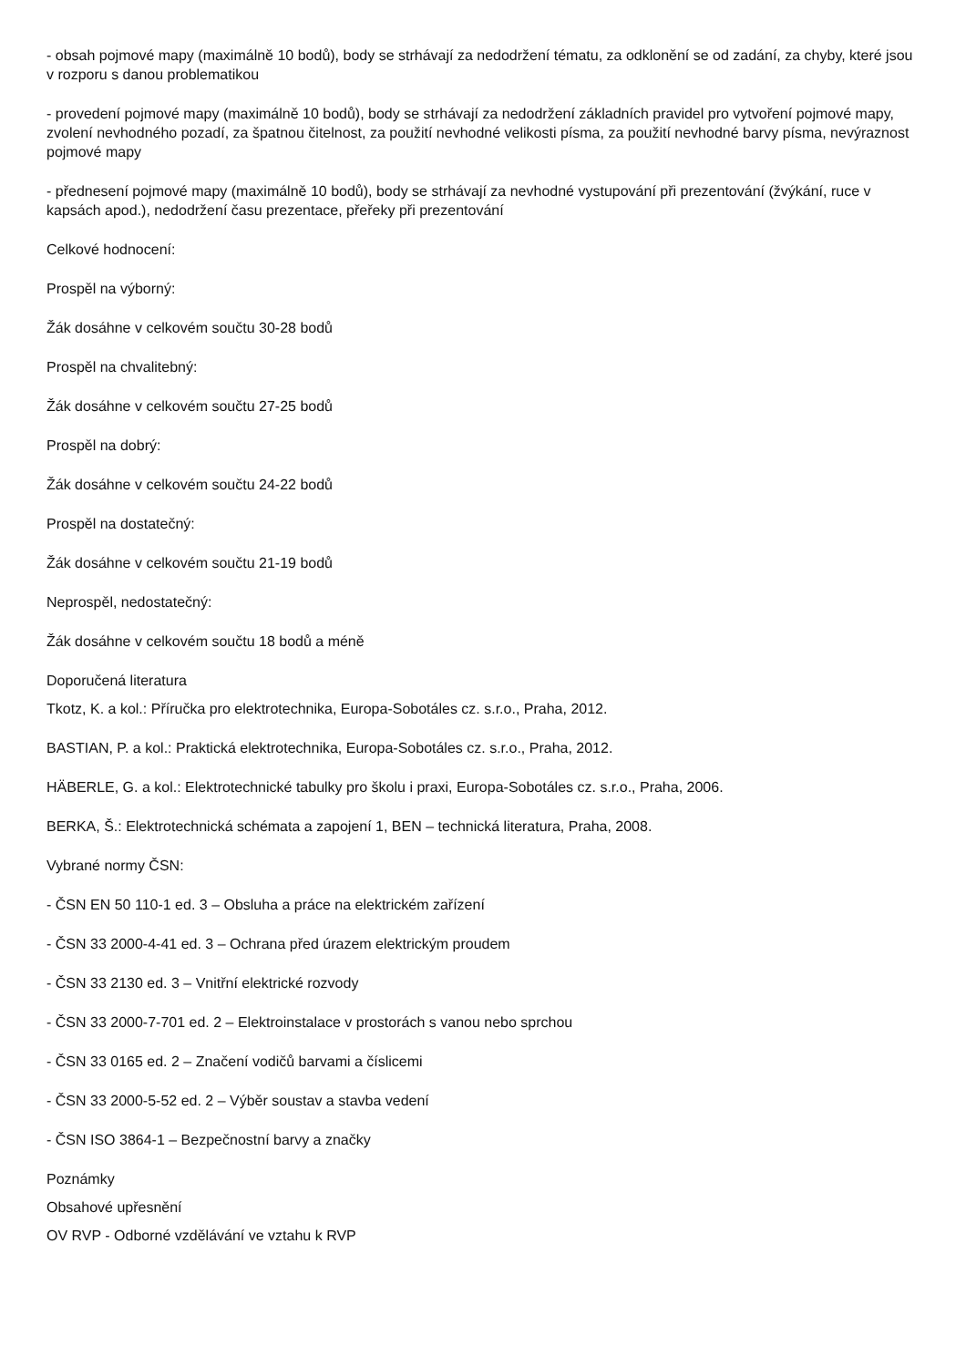- obsah pojmové mapy (maximálně 10 bodů), body se strhávají za nedodržení tématu, za odklonění se od zadání, za chyby, které jsou v rozporu s danou problematikou
- provedení pojmové mapy (maximálně 10 bodů), body se strhávají za nedodržení základních pravidel pro vytvoření pojmové mapy, zvolení nevhodného pozadí, za špatnou čitelnost, za použití nevhodné velikosti písma, za použití nevhodné barvy písma, nevýraznost pojmové mapy
- přednesení pojmové mapy (maximálně 10 bodů), body se strhávají za nevhodné vystupování při prezentování (žvýkání, ruce v kapsách apod.), nedodržení času prezentace, přeřeky při prezentování
Celkové hodnocení:
Prospěl na výborný:
Žák dosáhne v celkovém součtu 30-28 bodů
Prospěl na chvalitebný:
Žák dosáhne v celkovém součtu 27-25 bodů
Prospěl na dobrý:
Žák dosáhne v celkovém součtu 24-22 bodů
Prospěl na dostatečný:
Žák dosáhne v celkovém součtu 21-19 bodů
Neprospěl, nedostatečný:
Žák dosáhne v celkovém součtu 18 bodů a méně
Doporučená literatura
Tkotz, K. a kol.: Příručka pro elektrotechnika, Europa-Sobotáles cz. s.r.o., Praha, 2012.
BASTIAN, P. a kol.: Praktická elektrotechnika, Europa-Sobotáles cz. s.r.o., Praha, 2012.
HÄBERLE, G. a kol.: Elektrotechnické tabulky pro školu i praxi, Europa-Sobotáles cz. s.r.o., Praha, 2006.
BERKA, Š.: Elektrotechnická schémata a zapojení 1, BEN – technická literatura, Praha, 2008.
Vybrané normy ČSN:
- ČSN EN 50 110-1 ed. 3 – Obsluha a práce na elektrickém zařízení
- ČSN 33 2000-4-41 ed. 3 – Ochrana před úrazem elektrickým proudem
- ČSN 33 2130 ed. 3 – Vnitřní elektrické rozvody
- ČSN 33 2000-7-701 ed. 2 – Elektroinstalace v prostorách s vanou nebo sprchou
- ČSN 33 0165 ed. 2 – Značení vodičů barvami a číslicemi
- ČSN 33 2000-5-52 ed. 2 – Výběr soustav a stavba vedení
- ČSN ISO 3864-1 – Bezpečnostní barvy a značky
Poznámky
Obsahové upřesnění
OV RVP - Odborné vzdělávání ve vztahu k RVP